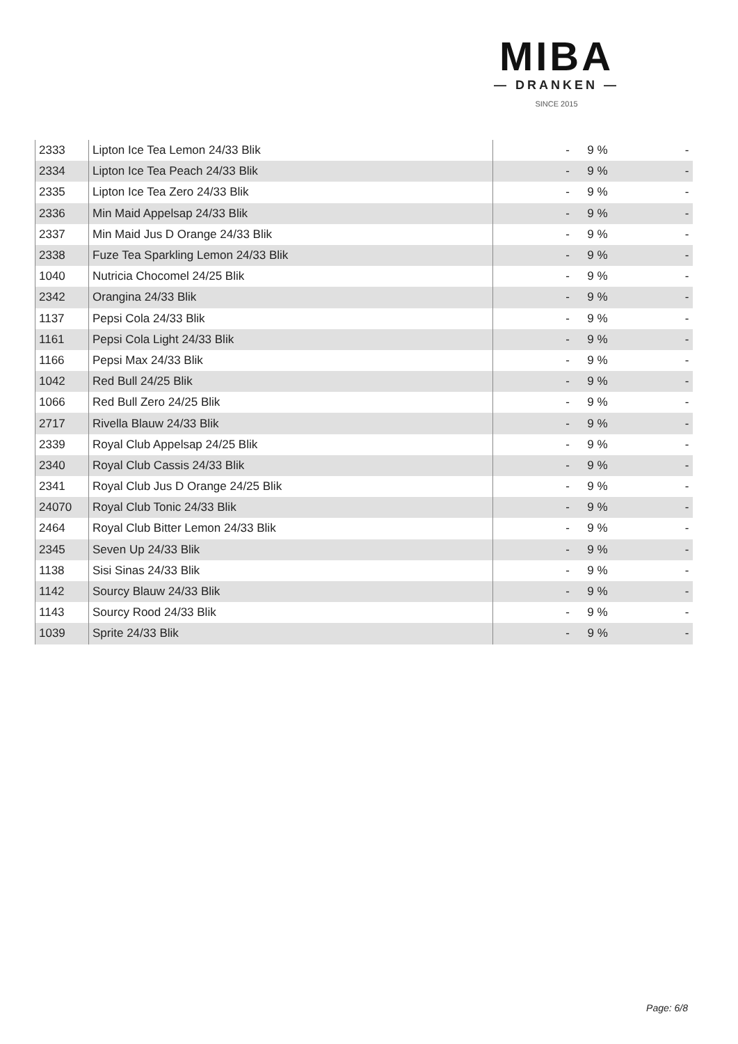MIBA
— DRANKEN —
SINCE 2015
| 2333 | Lipton Ice Tea Lemon 24/33 Blik | - | 9 % | - |
| 2334 | Lipton Ice Tea Peach 24/33 Blik | - | 9 % | - |
| 2335 | Lipton Ice Tea Zero 24/33 Blik | - | 9 % | - |
| 2336 | Min Maid Appelsap 24/33 Blik | - | 9 % | - |
| 2337 | Min Maid Jus D Orange 24/33 Blik | - | 9 % | - |
| 2338 | Fuze Tea Sparkling Lemon 24/33 Blik | - | 9 % | - |
| 1040 | Nutricia Chocomel 24/25 Blik | - | 9 % | - |
| 2342 | Orangina 24/33 Blik | - | 9 % | - |
| 1137 | Pepsi Cola 24/33 Blik | - | 9 % | - |
| 1161 | Pepsi Cola Light 24/33 Blik | - | 9 % | - |
| 1166 | Pepsi Max 24/33 Blik | - | 9 % | - |
| 1042 | Red Bull 24/25 Blik | - | 9 % | - |
| 1066 | Red Bull Zero 24/25 Blik | - | 9 % | - |
| 2717 | Rivella Blauw 24/33 Blik | - | 9 % | - |
| 2339 | Royal Club Appelsap 24/25 Blik | - | 9 % | - |
| 2340 | Royal Club Cassis 24/33 Blik | - | 9 % | - |
| 2341 | Royal Club Jus D Orange 24/25 Blik | - | 9 % | - |
| 24070 | Royal Club Tonic 24/33 Blik | - | 9 % | - |
| 2464 | Royal Club Bitter Lemon 24/33 Blik | - | 9 % | - |
| 2345 | Seven Up 24/33 Blik | - | 9 % | - |
| 1138 | Sisi Sinas 24/33 Blik | - | 9 % | - |
| 1142 | Sourcy Blauw 24/33 Blik | - | 9 % | - |
| 1143 | Sourcy Rood 24/33 Blik | - | 9 % | - |
| 1039 | Sprite 24/33 Blik | - | 9 % | - |
Page: 6/8